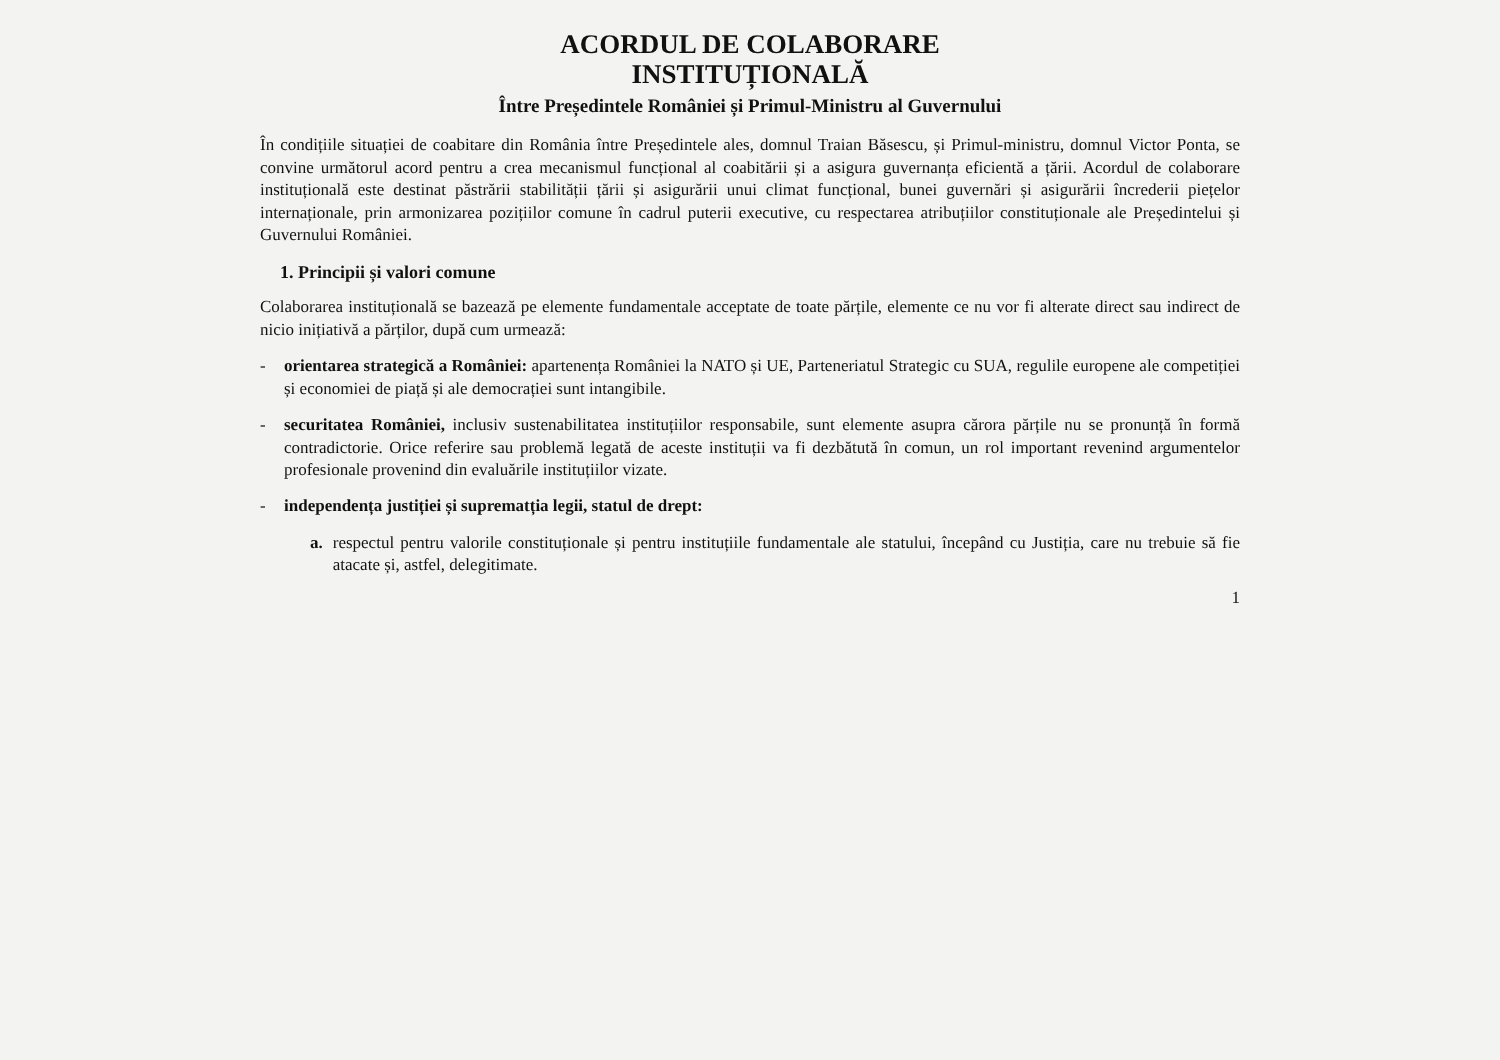ACORDUL DE COLABORARE
INSTITUȚIONALĂ
Între Președintele României și Primul-Ministru al Guvernului
În condițiile situației de coabitare din România între Președintele ales, domnul Traian Băsescu, și Primul-ministru, domnul Victor Ponta, se convine următorul acord pentru a crea mecanismul funcțional al coabitării și a asigura guvernanța eficientă a țării. Acordul de colaborare instituțională este destinat păstrării stabilității țării și asigurării unui climat funcțional, bunei guvernări și asigurării încrederii piețelor internaționale, prin armonizarea pozițiilor comune în cadrul puterii executive, cu respectarea atribuțiilor constituționale ale Președintelui și Guvernului României.
1. Principii și valori comune
Colaborarea instituțională se bazează pe elemente fundamentale acceptate de toate părțile, elemente ce nu vor fi alterate direct sau indirect de nicio inițiativă a părților, după cum urmează:
-
orientarea strategică a României: apartenența României la NATO și UE, Parteneriatul Strategic cu SUA, regulile europene ale competiției și economiei de piață și ale democrației sunt intangibile.
-
securitatea României, inclusiv sustenabilitatea instituțiilor responsabile, sunt elemente asupra cărora părțile nu se pronunță în formă contradictorie. Orice referire sau problemă legată de aceste instituții va fi dezbătută în comun, un rol important revenind argumentelor profesionale provenind din evaluările instituțiilor vizate.
-
independența justiției și suprematția legii, statul de drept:
a. respectul pentru valorile constituționale și pentru instituțiile fundamentale ale statului, începând cu Justiția, care nu trebuie să fie atacate și, astfel, delegitimate.
1